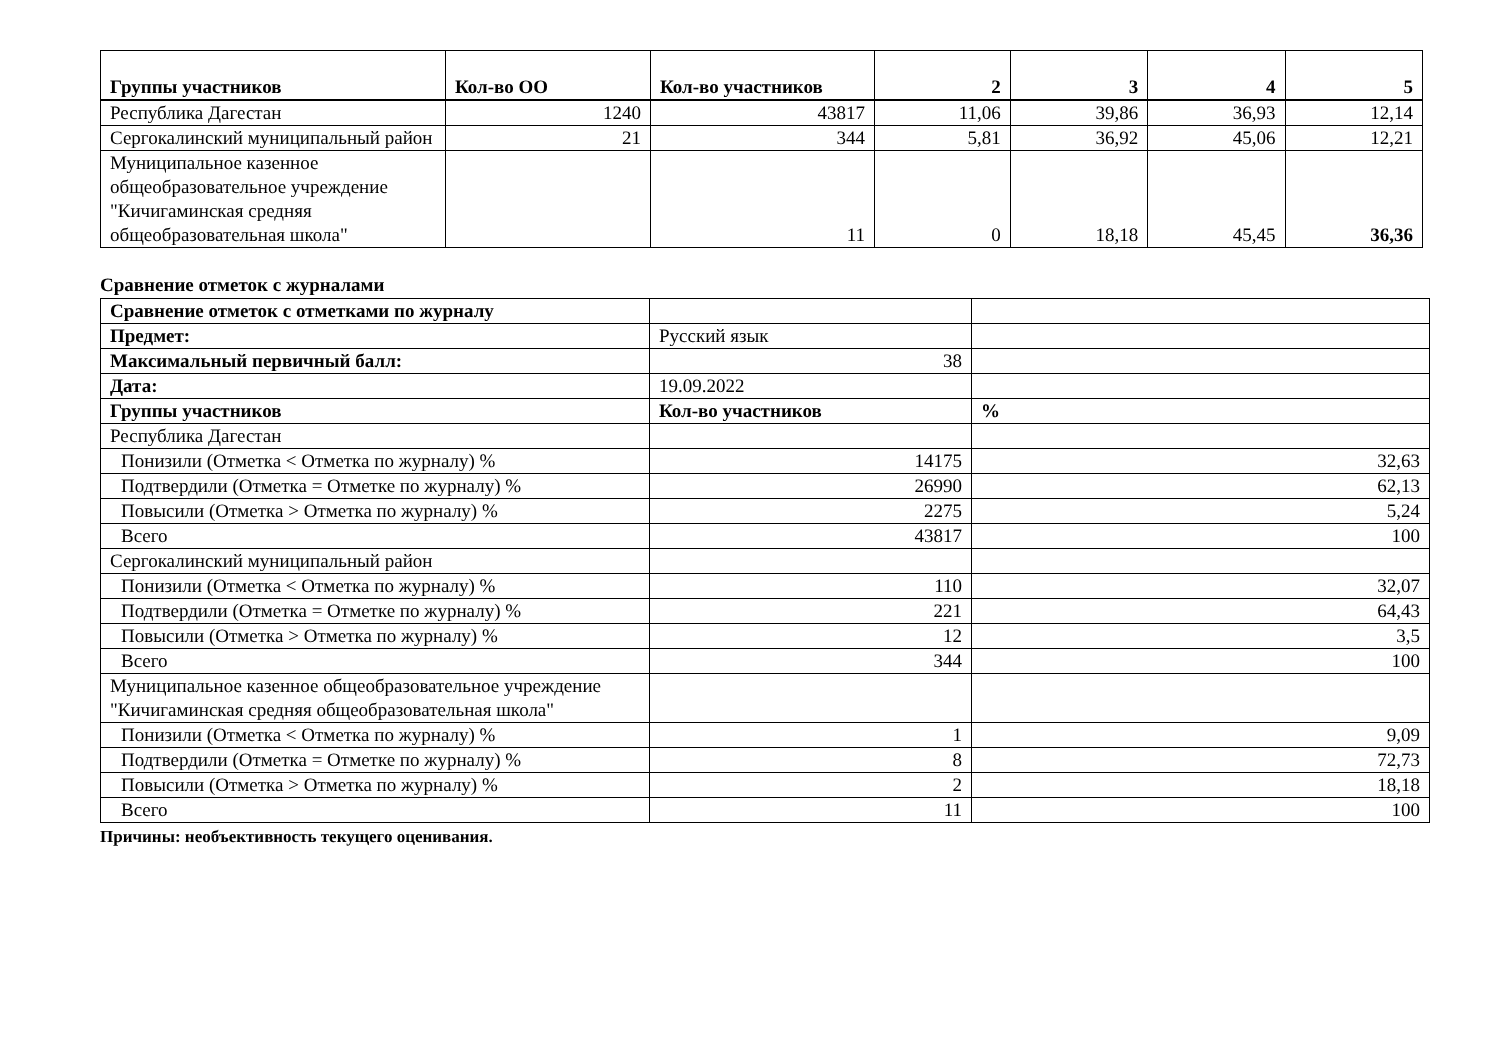| Группы участников | Кол-во ОО | Кол-во участников | 2 | 3 | 4 | 5 |
| --- | --- | --- | --- | --- | --- | --- |
| Республика Дагестан | 1240 | 43817 | 11,06 | 39,86 | 36,93 | 12,14 |
| Сергокалинский муниципальный район | 21 | 344 | 5,81 | 36,92 | 45,06 | 12,21 |
| Муниципальное казенное общеобразовательное учреждение "Кичигаминская средняя общеобразовательная школа" | | 11 | 0 | 18,18 | 45,45 | 36,36 |
Сравнение отметок с журналами
| Сравнение отметок с отметками по журналу | | |
| Предмет: | Русский язык | |
| Максимальный первичный балл: | 38 | |
| Дата: | 19.09.2022 | |
| Группы участников | Кол-во участников | % |
| Республика Дагестан | | |
| Понизили (Отметка < Отметка по журналу) % | 14175 | 32,63 |
| Подтвердили (Отметка = Отметке по журналу) % | 26990 | 62,13 |
| Повысили (Отметка > Отметка по журналу) % | 2275 | 5,24 |
| Всего | 43817 | 100 |
| Сергокалинский муниципальный район | | |
| Понизили (Отметка < Отметка по журналу) % | 110 | 32,07 |
| Подтвердили (Отметка = Отметке по журналу) % | 221 | 64,43 |
| Повысили (Отметка > Отметка по журналу) % | 12 | 3,5 |
| Всего | 344 | 100 |
| Муниципальное казенное общеобразовательное учреждение "Кичигаминская средняя общеобразовательная школа" | | |
| Понизили (Отметка < Отметка по журналу) % | 1 | 9,09 |
| Подтвердили (Отметка = Отметке по журналу) % | 8 | 72,73 |
| Повысили (Отметка > Отметка по журналу) % | 2 | 18,18 |
| Всего | 11 | 100 |
Причины: необъективность текущего оценивания.